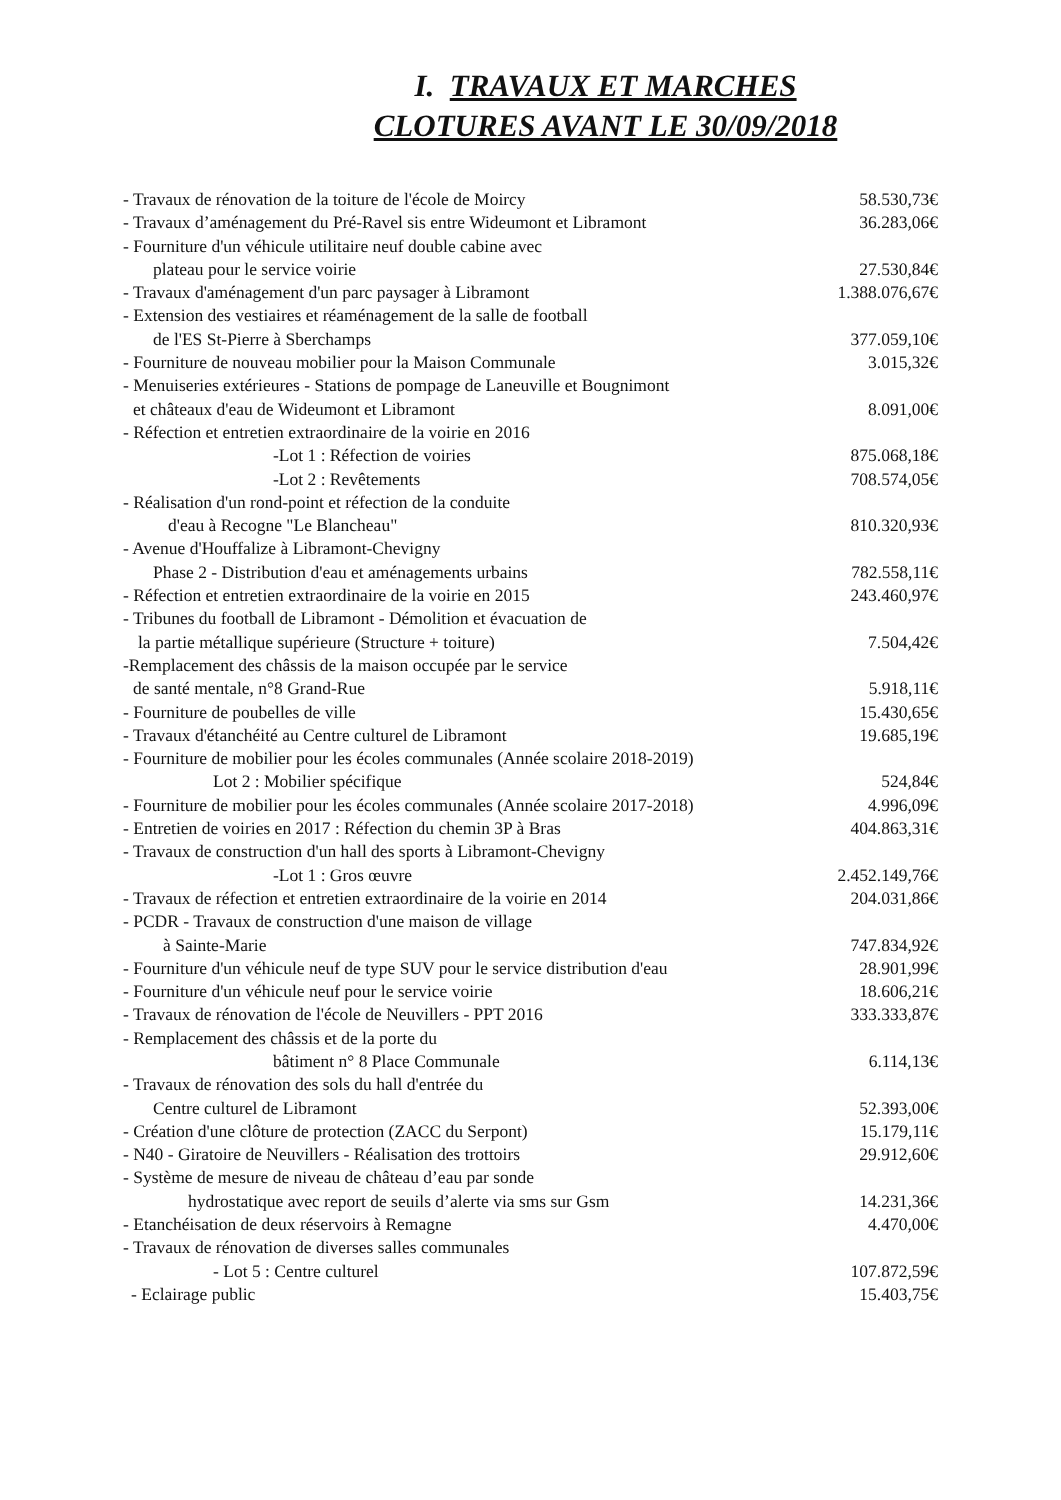I. TRAVAUX ET MARCHES
CLOTURES AVANT LE 30/09/2018
| - Travaux de rénovation de la toiture de l'école de Moircy | 58.530,73€ |
| - Travaux d’aménagement du Pré-Ravel sis entre Wideumont et Libramont | 36.283,06€ |
| - Fourniture d'un véhicule utilitaire neuf double cabine avec | |
| plateau pour le service voirie | 27.530,84€ |
| - Travaux d'aménagement d'un parc paysager à Libramont | 1.388.076,67€ |
| - Extension des vestiaires et réaménagement de la salle de football | |
| de l'ES St-Pierre à Sberchamps | 377.059,10€ |
| - Fourniture de nouveau mobilier pour la Maison Communale | 3.015,32€ |
| - Menuiseries extérieures - Stations de pompage de Laneuville et Bougnimont | |
| et châteaux d'eau de Wideumont et Libramont | 8.091,00€ |
| - Réfection et entretien extraordinaire de la voirie en 2016 | |
| -Lot 1 : Réfection de voiries | 875.068,18€ |
| -Lot 2 : Revêtements | 708.574,05€ |
| - Réalisation d'un rond-point et réfection de la conduite | |
| d'eau à Recogne "Le Blancheau" | 810.320,93€ |
| - Avenue d'Houffalize à Libramont-Chevigny | |
| Phase 2 - Distribution d'eau et aménagements urbains | 782.558,11€ |
| - Réfection et entretien extraordinaire de la voirie en 2015 | 243.460,97€ |
| - Tribunes du football de Libramont - Démolition et évacuation de | |
| la partie métallique supérieure (Structure + toiture) | 7.504,42€ |
| -Remplacement des châssis de la maison occupée par le service | |
| de santé mentale, n°8 Grand-Rue | 5.918,11€ |
| - Fourniture de poubelles de ville | 15.430,65€ |
| - Travaux d'étanchéité au Centre culturel de Libramont | 19.685,19€ |
| - Fourniture de mobilier pour les écoles communales (Année scolaire 2018-2019) | |
| Lot 2 : Mobilier spécifique | 524,84€ |
| - Fourniture de mobilier pour les écoles communales (Année scolaire 2017-2018) | 4.996,09€ |
| - Entretien de voiries en 2017 : Réfection du chemin 3P à Bras | 404.863,31€ |
| - Travaux de construction d'un hall des sports à Libramont-Chevigny | |
| -Lot 1 : Gros œuvre | 2.452.149,76€ |
| - Travaux de réfection et entretien extraordinaire de la voirie en 2014 | 204.031,86€ |
| - PCDR - Travaux de construction d'une maison de village | |
| à Sainte-Marie | 747.834,92€ |
| - Fourniture d'un véhicule neuf de type SUV pour le service distribution d'eau | 28.901,99€ |
| - Fourniture d'un véhicule neuf pour le service voirie | 18.606,21€ |
| - Travaux de rénovation de l'école de Neuvillers - PPT 2016 | 333.333,87€ |
| - Remplacement des châssis et de la porte du | |
| bâtiment n° 8 Place Communale | 6.114,13€ |
| - Travaux de rénovation des sols du hall d'entrée du | |
| Centre culturel de Libramont | 52.393,00€ |
| - Création d'une clôture de protection (ZACC du Serpont) | 15.179,11€ |
| - N40 - Giratoire de Neuvillers - Réalisation des trottoirs | 29.912,60€ |
| - Système de mesure de niveau de château d’eau par sonde | |
| hydrostatique avec report de seuils d’alerte via sms sur Gsm | 14.231,36€ |
| - Etanchéisation de deux réservoirs à Remagne | 4.470,00€ |
| - Travaux de rénovation de diverses salles communales | |
| - Lot 5 : Centre culturel | 107.872,59€ |
| - Eclairage public | 15.403,75€ |